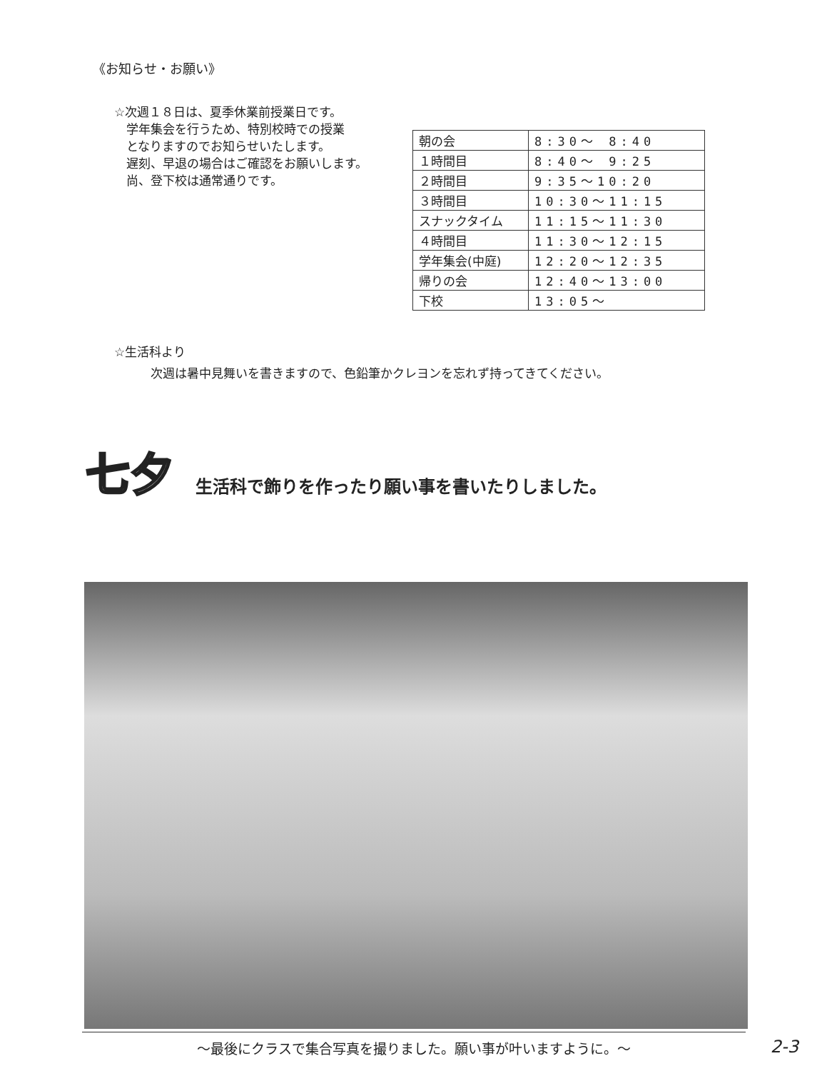《お知らせ・お願い》
☆次週１８日は、夏季休業前授業日です。
　学年集会を行うため、特別校時での授業
　となりますのでお知らせいたします。
　遅刻、早退の場合はご確認をお願いします。
　尚、登下校は通常通りです。
| 朝の会 | 8:30～ 8:40 |
| １時間目 | 8:40～ 9:25 |
| ２時間目 | 9:35～10:20 |
| ３時間目 | 10:30～11:15 |
| スナックタイム | 11:15～11:30 |
| ４時間目 | 11:30～12:15 |
| 学年集会(中庭) | 12:20～12:35 |
| 帰りの会 | 12:40～13:00 |
| 下校 | 13:05～ |
☆生活科より
　　　次週は暑中見舞いを書きますので、色鉛筆かクレヨンを忘れず持ってきてください。
七夕 生活科で飾りを作ったり願い事を書いたりしました。
～最後にクラスで集合写真を撮りました。願い事が叶いますように。～ 2-3